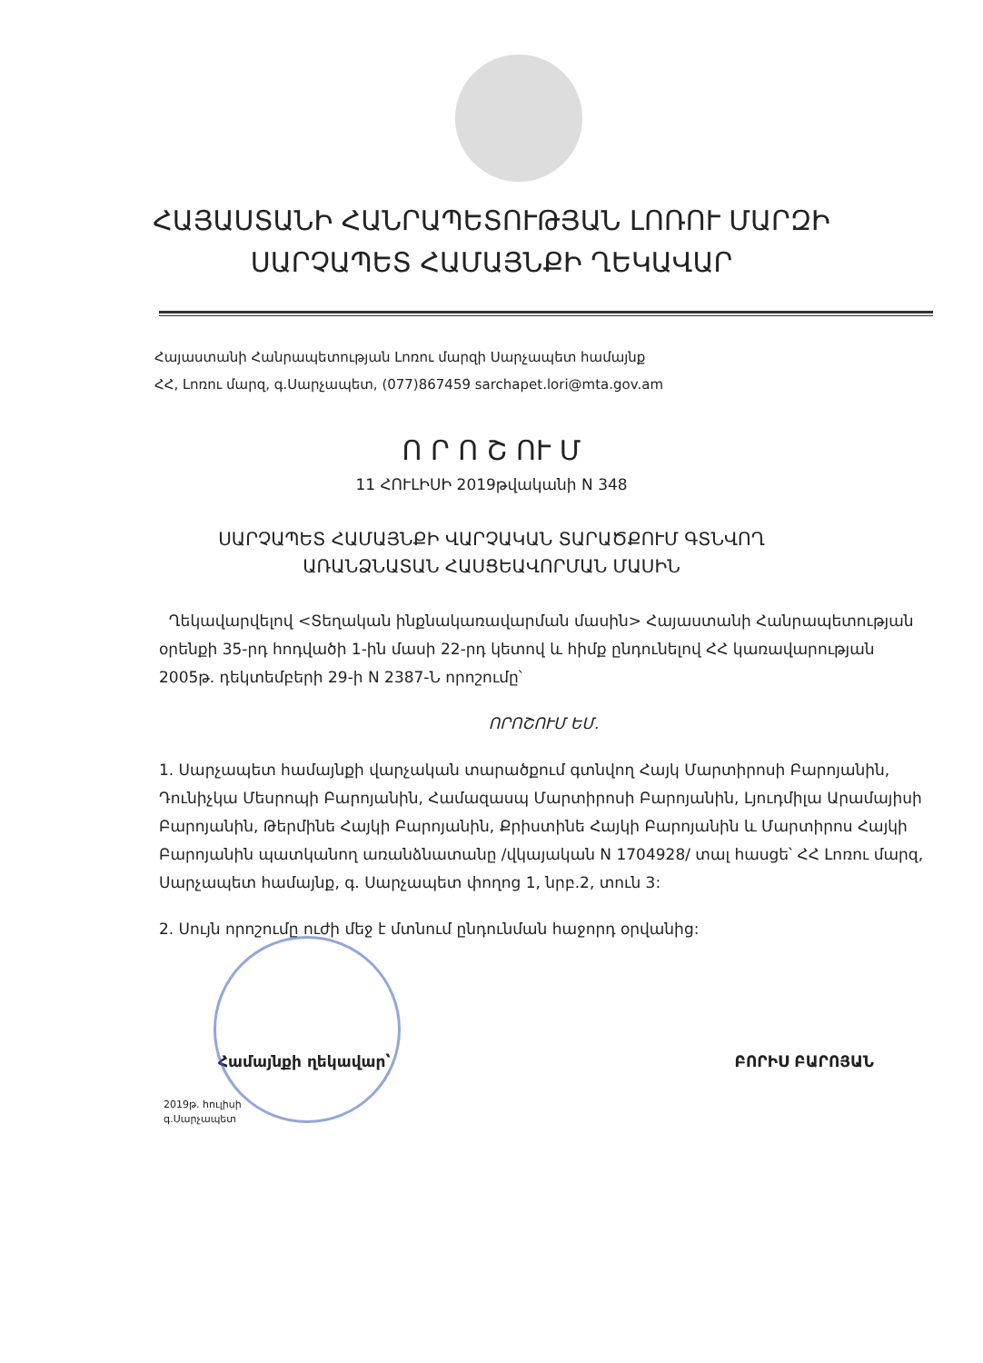ՀԱՅԱՍՏԱՆԻ ՀԱՆՐԱՊԵՏՈՒԹՅԱՆ ԼՈՌՈՒ ՄԱՐԶԻ
ՍԱՐՉԱՊԵՏ ՀԱՄԱՅՆՔԻ ՂԵԿԱՎԱՐ
Հայաստանի Հանրապետության Լոռու մարզի Սարչապետ համայնք
ՀՀ, Լոռու մարզ, գ.Սարչապետ, (077)867459 sarchapet.lori@mta.gov.am
Ո Ր Ո Շ ՈՒ Մ
11 ՀՈՒԼԻՍԻ 2019թվականի N 348
ՍԱՐՉԱՊԵՏ ՀԱՄԱՅՆՔԻ ՎԱՐՉԱԿԱՆ ՏԱՐԱԾՔՈՒՄ ԳՏՆՎՈՂ
ԱՌԱՆՁՆԱՏԱՆ ՀԱՍՑԵԱՎՈՐՄԱՆ ՄԱՍԻՆ
Ղեկավարվելով <Տեղական ինքնակառավարման մասին> Հայաստանի Հանրապետության օրենքի 35-րդ հոդվածի 1-ին մասի 22-րդ կետով և հիմք ընդունելով ՀՀ կառավարության 2005թ. դեկտեմբերի 29-ի N 2387-Ն որոշումը՝
ՈՐՈՇՈՒՄ ԵՄ.
1. Սարչապետ համայնքի վարչական տարածքում գտնվող Հայկ Մարտիրոսի Բարոյանին, Դունիչկա Մեսրոպի Բարոյանին, Համազասպ Մարտիրոսի Բարոյանին, Լյուդմիլա Արամայիսի Բարոյանին, Թերմինե Հայկի Բարոյանին, Քրիստինե Հայկի Բարոյանին և Մարտիրոս Հայկի Բարոյանին պատկանող առանձնատանը /վկայական N 1704928/ տալ հասցե՝ ՀՀ Լոռու մարզ, Սարչապետ համայնք, գ. Սարչապետ փողոց 1, նրբ.2, տուն 3:
2. Սույն որոշումը ուժի մեջ է մտնում ընդունման հաջորդ օրվանից:
Համայնքի ղեկավար՝ ԲՈՐԻՍ ԲԱՐՈՅԱՆ
2019թ. հուլիսի
գ.Սարչապետ